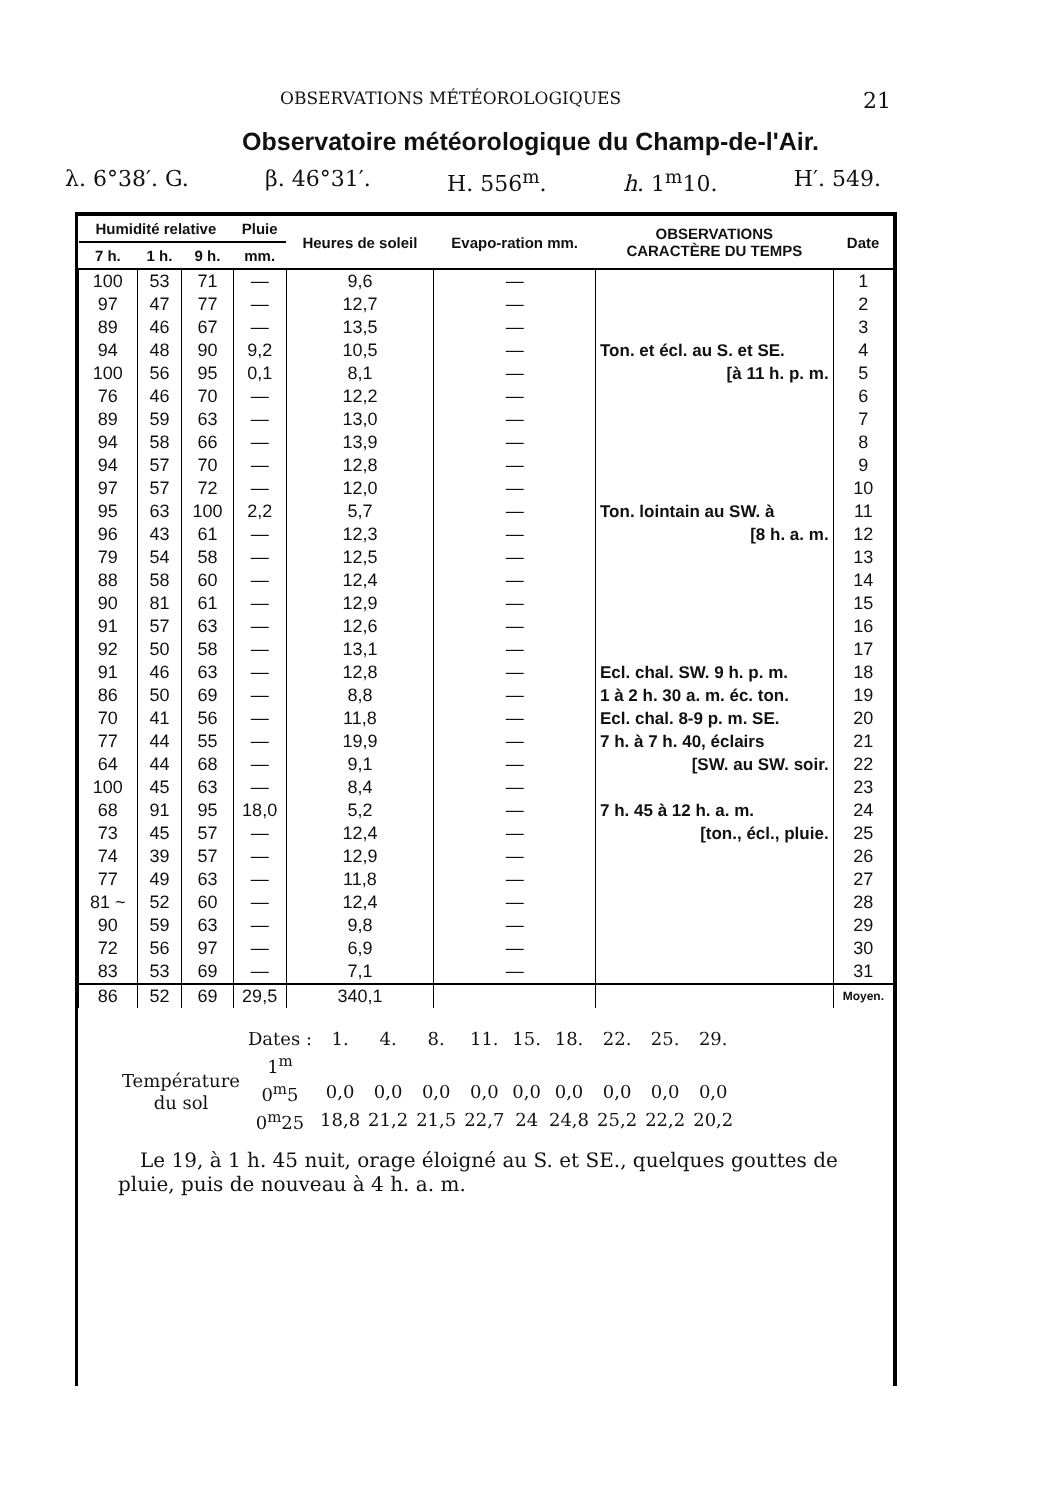OBSERVATIONS MÉTÉOROLOGIQUES 21
Observatoire météorologique du Champ-de-l'Air.
λ. 6°38′. G. β. 46°31′. H. 556<sup>m</sup>. h. 1<sup>m</sup>10. H′. 549.
| Humidité relative | | | Pluie | Heures de soleil | Evapo-ration mm. | OBSERVATIONS CARACTÈRE DU TEMPS | Date |
| --- | --- | --- | --- | --- | --- | --- | --- |
| 7 h. | 1 h. | 9 h. | mm. | | | | |
| 100 | 53 | 71 | — | 9,6 | — | | 1 |
| 97 | 47 | 77 | — | 12,7 | — | | 2 |
| 89 | 46 | 67 | — | 13,5 | — | | 3 |
| 94 | 48 | 90 | 9,2 | 10,5 | — | Ton. et écl. au S. et SE. | 4 |
| 100 | 56 | 95 | 0,1 | 8,1 | — | [à 11 h. p. m. | 5 |
| 76 | 46 | 70 | — | 12,2 | — | | 6 |
| 89 | 59 | 63 | — | 13,0 | — | | 7 |
| 94 | 58 | 66 | — | 13,9 | — | | 8 |
| 94 | 57 | 70 | — | 12,8 | — | | 9 |
| 97 | 57 | 72 | — | 12,0 | — | | 10 |
| 95 | 63 | 100 | 2,2 | 5,7 | — | Ton. lointain au SW. à | 11 |
| 96 | 43 | 61 | — | 12,3 | — | [8 h. a. m. | 12 |
| 79 | 54 | 58 | — | 12,5 | — | | 13 |
| 88 | 58 | 60 | — | 12,4 | — | | 14 |
| 90 | 81 | 61 | — | 12,9 | — | | 15 |
| 91 | 57 | 63 | — | 12,6 | — | | 16 |
| 92 | 50 | 58 | — | 13,1 | — | | 17 |
| 91 | 46 | 63 | — | 12,8 | — | Ecl. chal. SW. 9 h. p. m. | 18 |
| 86 | 50 | 69 | — | 8,8 | — | 1 à 2 h. 30 a. m. éc. ton. | 19 |
| 70 | 41 | 56 | — | 11,8 | — | Ecl. chal. 8-9 p. m. SE. | 20 |
| 77 | 44 | 55 | — | 19,9 | — | 7 h. à 7 h. 40, éclairs | 21 |
| 64 | 44 | 68 | — | 9,1 | — | [SW. au SW. soir. | 22 |
| 100 | 45 | 63 | — | 8,4 | — | | 23 |
| 68 | 91 | 95 | 18,0 | 5,2 | — | 7 h. 45 à 12 h. a. m. | 24 |
| 73 | 45 | 57 | — | 12,4 | — | [ton., écl., pluie. | 25 |
| 74 | 39 | 57 | — | 12,9 | — | | 26 |
| 77 | 49 | 63 | — | 11,8 | — | | 27 |
| 81 ~ | 52 | 60 | — | 12,4 | — | | 28 |
| 90 | 59 | 63 | — | 9,8 | — | | 29 |
| 72 | 56 | 97 | — | 6,9 | — | | 30 |
| 83 | 53 | 69 | — | 7,1 | — | | 31 |
| 86 | 52 | 69 | 29,5 | 340,1 | | | Moyen. |
| | Dates : | 1. | 4. | 8. | 11. | 15. | 18. | 22. | 25. | 29. |
| Température du sol | 1<sup>m</sup> | | | | | | | | | |
| | 0<sup>m</sup>5 | 0,0 | 0,0 | 0,0 | 0,0 | 0,0 | 0,0 | 0,0 | 0,0 | 0,0 |
| | 0<sup>m</sup>25 | 18,8 | 21,2 | 21,5 | 22,7 | 24 | 24,8 | 25,2 | 22,2 | 20,2 |
Le 19, à 1 h. 45 nuit, orage éloigné au S. et SE., quelques gouttes de pluie, puis de nouveau à 4 h. a. m.